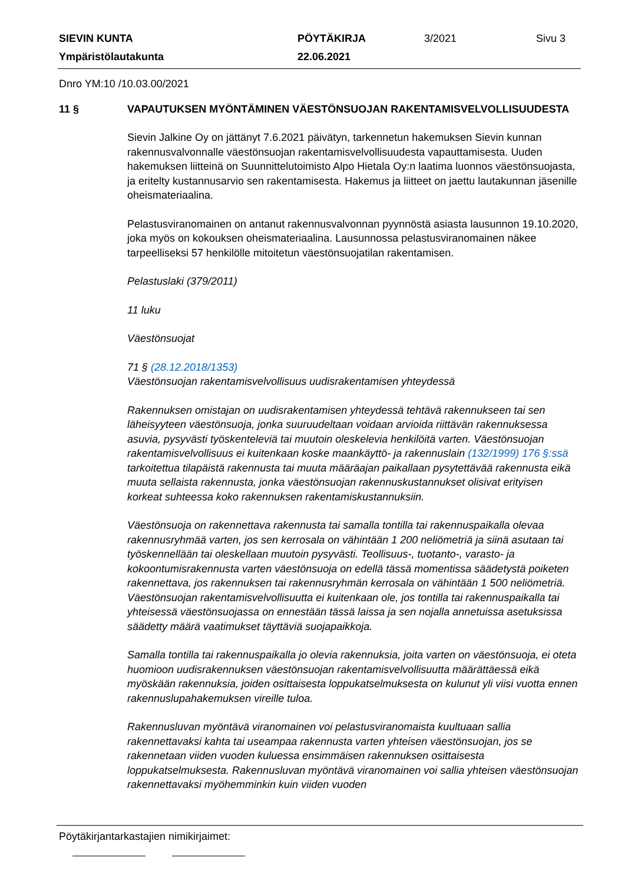| SIEVIN KUNTA | PÖYTÄKIRJA | 3/2021 | Sivu 3 |
| Ympäristölautakunta | 22.06.2021 | | |
Dnro YM:10 /10.03.00/2021
11 § VAPAUTUKSEN MYÖNTÄMINEN VÄESTÖNSUOJAN RAKENTAMISVELVOLLISUUDESTA
Sievin Jalkine Oy on jättänyt 7.6.2021 päivätyn, tarkennetun hakemuksen Sievin kunnan rakennusvalvonnalle väestönsuojan rakentamisvelvollisuudesta vapauttamisesta. Uuden hakemuksen liitteinä on Suunnittelutoimisto Alpo Hietala Oy:n laatima luonnos väestönsuojasta, ja eritelty kustannusarvio sen rakentamisesta. Hakemus ja liitteet on jaettu lautakunnan jäsenille oheismateriaalina.
Pelastusviranomainen on antanut rakennusvalvonnan pyynnöstä asiasta lausunnon 19.10.2020, joka myös on kokouksen oheismateriaalina. Lausunnossa pelastusviranomainen näkee tarpeelliseksi 57 henkilölle mitoitetun väestönsuojatilan rakentamisen.
Pelastuslaki (379/2011)
11 luku
Väestönsuojat
71 § (28.12.2018/1353)
Väestönsuojan rakentamisvelvollisuus uudisrakentamisen yhteydessä
Rakennuksen omistajan on uudisrakentamisen yhteydessä tehtävä rakennukseen tai sen läheisyyteen väestönsuoja, jonka suuruudeltaan voidaan arvioida riittävän rakennuksessa asuvia, pysyvästi työskenteleviä tai muutoin oleskelevia henkilöitä varten. Väestönsuojan rakentamisvelvollisuus ei kuitenkaan koske maankäyttö- ja rakennuslain (132/1999) 176 §:ssä tarkoitettua tilapäistä rakennusta tai muuta määräajan paikallaan pysytettävää rakennusta eikä muuta sellaista rakennusta, jonka väestönsuojan rakennuskustannukset olisivat erityisen korkeat suhteessa koko rakennuksen rakentamiskustannuksiin.
Väestönsuoja on rakennettava rakennusta tai samalla tontilla tai rakennuspaikalla olevaa rakennusryhmää varten, jos sen kerrosala on vähintään 1 200 neliömetriä ja siinä asutaan tai työskennellään tai oleskellaan muutoin pysyvästi. Teollisuus-, tuotanto-, varasto- ja kokoontumisrakennusta varten väestönsuoja on edellä tässä momentissa säädetystä poiketen rakennettava, jos rakennuksen tai rakennusryhmän kerrosala on vähintään 1 500 neliömetriä. Väestönsuojan rakentamisvelvollisuutta ei kuitenkaan ole, jos tontilla tai rakennuspaikalla tai yhteisessä väestönsuojassa on ennestään tässä laissa ja sen nojalla annetuissa asetuksissa säädetty määrä vaatimukset täyttäviä suojapaikkoja.
Samalla tontilla tai rakennuspaikalla jo olevia rakennuksia, joita varten on väestönsuoja, ei oteta huomioon uudisrakennuksen väestönsuojan rakentamisvelvollisuutta määrättäessä eikä myöskään rakennuksia, joiden osittaisesta loppukatselmuksesta on kulunut yli viisi vuotta ennen rakennuslupahakemuksen vireille tuloa.
Rakennusluvan myöntävä viranomainen voi pelastusviranomaista kuultuaan sallia rakennettavaksi kahta tai useampaa rakennusta varten yhteisen väestönsuojan, jos se rakennetaan viiden vuoden kuluessa ensimmäisen rakennuksen osittaisesta loppukatselmuksesta. Rakennusluvan myöntävä viranomainen voi sallia yhteisen väestönsuojan rakennettavaksi myöhemminkin kuin viiden vuoden
Pöytäkirjantarkastajien nimikirjaimet: